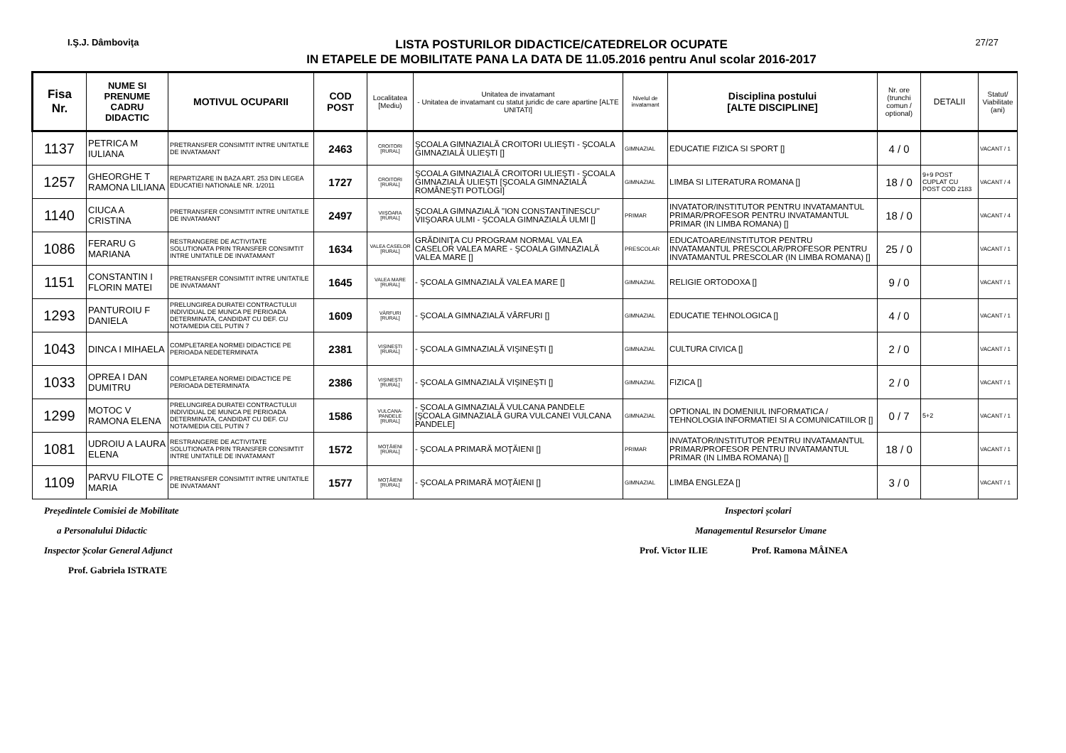I.Ş.J. Dâmboviţa
LISTA POSTURILOR DIDACTICE/CATEDRELOR OCUPATE
IN ETAPELE DE MOBILITATE PANA LA DATA DE 11.05.2016 pentru Anul scolar 2016-2017
27/27
| Fisa Nr. | NUME SI PRENUME CADRU DIDACTIC | MOTIVUL OCUPARII | COD POST | Localitatea [Mediu) | Unitatea de invatamant - Unitatea de invatamant cu statut juridic de care apartine [ALTE UNITATI] | Nivelul de invatamant | Disciplina postului [ALTE DISCIPLINE] | Nr. ore (trunchi comun / optional) | DETALII | Statut/ Viabilitate (ani) |
| --- | --- | --- | --- | --- | --- | --- | --- | --- | --- | --- |
| 1137 | PETRICA M IULIANA | PRETRANSFER CONSIMTIT INTRE UNITATILE DE INVATAMANT | 2463 | CROITORI [RURAL] | ŞCOALA GIMNAZIALĂ CROITORI ULIEŞTI - ŞCOALA GIMNAZIALĂ ULIEŞTI [] | GIMNAZIAL | EDUCATIE FIZICA SI SPORT [] | 4 / 0 | | VACANT / 1 |
| 1257 | GHEORGHE T RAMONA LILIANA | REPARTIZARE IN BAZA ART. 253 DIN LEGEA EDUCATIEI NATIONALE NR. 1/2011 | 1727 | CROITORI [RURAL] | ŞCOALA GIMNAZIALĂ CROITORI ULIEŞTI - ŞCOALA GIMNAZIALĂ ULIEŞTI [ŞCOALA GIMNAZIALĂ ROMÂNEŞTI POTLOGI] | GIMNAZIAL | LIMBA SI LITERATURA ROMANA [] | 18 / 0 | 9+9 POST CUPLAT CU POST COD 2183 | VACANT / 4 |
| 1140 | CIUCA A CRISTINA | PRETRANSFER CONSIMTIT INTRE UNITATILE DE INVATAMANT | 2497 | VIIŞOARA [RURAL] | ŞCOALA GIMNAZIALĂ "ION CONSTANTINESCU" VIIŞOARA ULMI - ŞCOALA GIMNAZIALĂ ULMI [] | PRIMAR | INVATATOR/INSTITUTOR PENTRU INVATAMANTUL PRIMAR/PROFESOR PENTRU INVATAMANTUL PRIMAR (IN LIMBA ROMANA) [] | 18 / 0 | | VACANT / 4 |
| 1086 | FERARU G MARIANA | RESTRANGERE DE ACTIVITATE SOLUTIONATA PRIN TRANSFER CONSIMTIT INTRE UNITATILE DE INVATAMANT | 1634 | VALEA CASELOR [RURAL] | GRĂDINIŢA CU PROGRAM NORMAL VALEA CASELOR VALEA MARE - ŞCOALA GIMNAZIALĂ VALEA MARE [] | PRESCOLAR | EDUCATOARE/INSTITUTOR PENTRU INVATAMANTUL PRESCOLAR/PROFESOR PENTRU INVATAMANTUL PRESCOLAR (IN LIMBA ROMANA) [] | 25 / 0 | | VACANT / 1 |
| 1151 | CONSTANTIN I FLORIN MATEI | PRETRANSFER CONSIMTIT INTRE UNITATILE DE INVATAMANT | 1645 | VALEA MARE [RURAL] | - ŞCOALA GIMNAZIALĂ VALEA MARE [] | GIMNAZIAL | RELIGIE ORTODOXA [] | 9 / 0 | | VACANT / 1 |
| 1293 | PANTUROIU F DANIELA | PRELUNGIREA DURATEI CONTRACTULUI INDIVIDUAL DE MUNCA PE PERIOADA DETERMINATA, CANDIDAT CU DEF. CU NOTA/MEDIA CEL PUTIN 7 | 1609 | VÂRFURI [RURAL] | - ŞCOALA GIMNAZIALĂ VÂRFURI [] | GIMNAZIAL | EDUCATIE TEHNOLOGICA [] | 4 / 0 | | VACANT / 1 |
| 1043 | DINCA I MIHAELA | COMPLETAREA NORMEI DIDACTICE PE PERIOADA NEDETERMINATA | 2381 | VIŞINEŞTI [RURAL] | - ŞCOALA GIMNAZIALĂ VIŞINEŞTI [] | GIMNAZIAL | CULTURA CIVICA [] | 2 / 0 | | VACANT / 1 |
| 1033 | OPREA I DAN DUMITRU | COMPLETAREA NORMEI DIDACTICE PE PERIOADA DETERMINATA | 2386 | VIŞINEŞTI [RURAL] | - ŞCOALA GIMNAZIALĂ VIŞINEŞTI [] | GIMNAZIAL | FIZICA [] | 2 / 0 | | VACANT / 1 |
| 1299 | MOTOC V RAMONA ELENA | PRELUNGIREA DURATEI CONTRACTULUI INDIVIDUAL DE MUNCA PE PERIOADA DETERMINATA, CANDIDAT CU DEF. CU NOTA/MEDIA CEL PUTIN 7 | 1586 | VULCANA-PANDELE [RURAL] | - ŞCOALA GIMNAZIALĂ VULCANA PANDELE [ŞCOALA GIMNAZIALĂ GURA VULCANEI VULCANA PANDELE] | GIMNAZIAL | OPTIONAL IN DOMENIUL INFORMATICA / TEHNOLOGIA INFORMATIEI SI A COMUNICATIILOR [] | 0 / 7 | 5+2 | VACANT / 1 |
| 1081 | UDROIU A LAURA ELENA | RESTRANGERE DE ACTIVITATE SOLUTIONATA PRIN TRANSFER CONSIMTIT INTRE UNITATILE DE INVATAMANT | 1572 | MOŢĂIENI [RURAL] | - ŞCOALA PRIMARĂ MOŢĂIENI [] | PRIMAR | INVATATOR/INSTITUTOR PENTRU INVATAMANTUL PRIMAR/PROFESOR PENTRU INVATAMANTUL PRIMAR (IN LIMBA ROMANA) [] | 18 / 0 | | VACANT / 1 |
| 1109 | PARVU FILOTE C MARIA | PRETRANSFER CONSIMTIT INTRE UNITATILE DE INVATAMANT | 1577 | MOŢĂIENI [RURAL] | - ŞCOALA PRIMARĂ MOŢĂIENI [] | GIMNAZIAL | LIMBA ENGLEZA [] | 3 / 0 | | VACANT / 1 |
Președintele Comisiei de Mobilitate
a Personalului Didactic
Inspector Școlar General Adjunct
Prof. Gabriela ISTRATE
Inspectori școlari
Managementul Resurselor Umane
Prof. Victor ILIE Prof. Ramona MÂINEA